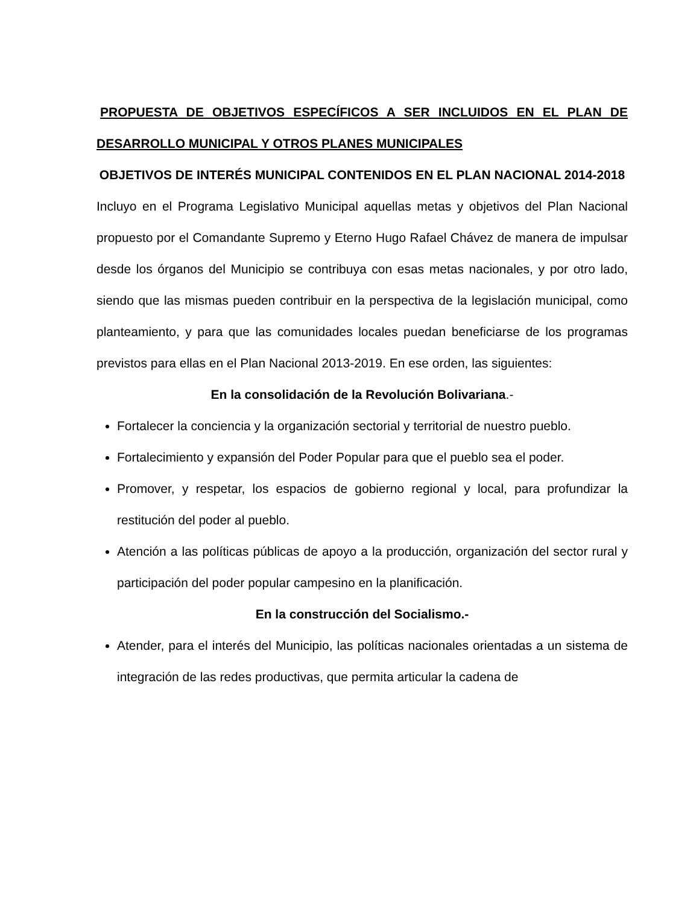PROPUESTA DE OBJETIVOS ESPECÍFICOS A SER INCLUIDOS EN EL PLAN DE DESARROLLO MUNICIPAL Y OTROS PLANES MUNICIPALES
OBJETIVOS DE INTERÉS MUNICIPAL CONTENIDOS EN EL PLAN NACIONAL 2014-2018
Incluyo en el Programa Legislativo Municipal aquellas metas y objetivos del Plan Nacional propuesto por el Comandante Supremo y Eterno Hugo Rafael Chávez de manera de impulsar desde los órganos del Municipio se contribuya con esas metas nacionales, y por otro lado, siendo que las mismas pueden contribuir en la perspectiva de la legislación municipal, como planteamiento, y para que las comunidades locales puedan beneficiarse de los programas previstos para ellas en el Plan Nacional 2013-2019. En ese orden, las siguientes:
En la consolidación de la Revolución Bolivariana.-
Fortalecer la conciencia y la organización sectorial y territorial de nuestro pueblo.
Fortalecimiento y expansión del Poder Popular para que el pueblo sea el poder.
Promover, y respetar, los espacios de gobierno regional y local, para profundizar la restitución del poder al pueblo.
Atención a las políticas públicas de apoyo a la producción, organización del sector rural y participación del poder popular campesino en la planificación.
En la construcción del Socialismo.-
Atender, para el interés del Municipio, las políticas nacionales orientadas a un sistema de integración de las redes productivas, que permita articular la cadena de